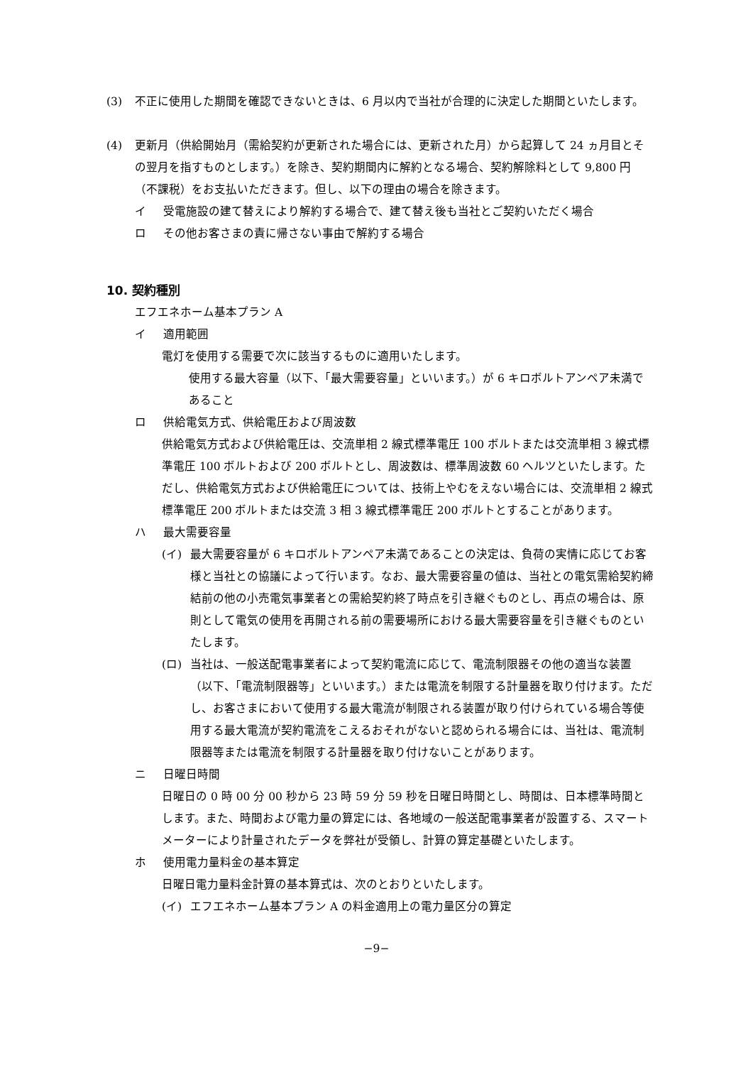(3) 不正に使用した期間を確認できないときは、6 月以内で当社が合理的に決定した期間といたします。
(4) 更新月（供給開始月（需給契約が更新された場合には、更新された月）から起算して 24 ヵ月目とその翌月を指すものとします。）を除き、契約期間内に解約となる場合、契約解除料として 9,800 円（不課税）をお支払いただきます。但し、以下の理由の場合を除きます。
イ 受電施設の建て替えにより解約する場合で、建て替え後も当社とご契約いただく場合
ロ その他お客さまの責に帰さない事由で解約する場合
10. 契約種別
エフエネホーム基本プラン A
イ 適用範囲
電灯を使用する需要で次に該当するものに適用いたします。
使用する最大容量（以下、「最大需要容量」といいます。）が 6 キロボルトアンペア未満であること
ロ 供給電気方式、供給電圧および周波数
供給電気方式および供給電圧は、交流単相 2 線式標準電圧 100 ボルトまたは交流単相 3 線式標準電圧 100 ボルトおよび 200 ボルトとし、周波数は、標準周波数 60 ヘルツといたします。ただし、供給電気方式および供給電圧については、技術上やむをえない場合には、交流単相 2 線式標準電圧 200 ボルトまたは交流 3 相 3 線式標準電圧 200 ボルトとすることがあります。
ハ 最大需要容量
(イ) 最大需要容量が 6 キロボルトアンペア未満であることの決定は、負荷の実情に応じてお客様と当社との協議によって行います。なお、最大需要容量の値は、当社との電気需給契約締結前の他の小売電気事業者との需給契約終了時点を引き継ぐものとし、再点の場合は、原則として電気の使用を再開される前の需要場所における最大需要容量を引き継ぐものといたします。
(ロ) 当社は、一般送配電事業者によって契約電流に応じて、電流制限器その他の適当な装置（以下、「電流制限器等」といいます。）または電流を制限する計量器を取り付けます。ただし、お客さまにおいて使用する最大電流が制限される装置が取り付けられている場合等使用する最大電流が契約電流をこえるおそれがないと認められる場合には、当社は、電流制限器等または電流を制限する計量器を取り付けないことがあります。
ニ 日曜日時間
日曜日の 0 時 00 分 00 秒から 23 時 59 分 59 秒を日曜日時間とし、時間は、日本標準時間とします。また、時間および電力量の算定には、各地域の一般送配電事業者が設置する、スマートメーターにより計量されたデータを弊社が受領し、計算の算定基礎といたします。
ホ 使用電力量料金の基本算定
日曜日電力量料金計算の基本算式は、次のとおりといたします。
(イ) エフエネホーム基本プラン A の料金適用上の電力量区分の算定
−9−